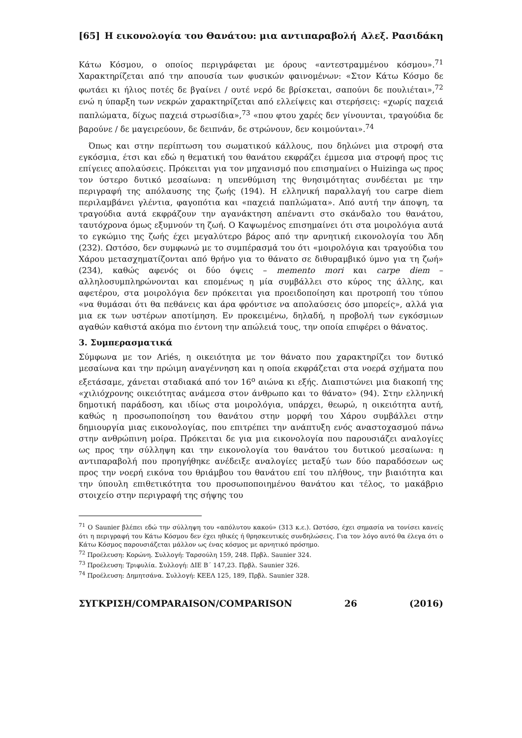[65] Η εικονολογία του Θανάτου: μια αντιπαραβολή Αλεξ. Ρασιδάκη
Κάτω Κόσμου, ο οποίος περιγράφεται με όρους «αντεστραμμένου κόσμου».<sup>71</sup> Χαρακτηρίζεται από την απουσία των φυσικών φαινομένων: «Στον Κάτω Κόσμο δε φωτάει κι ήλιος ποτές δε βγαίνει / ουτέ νερό δε βρίσκεται, σαπούνι δε πουλιέται»,<sup>72</sup> ενώ η ύπαρξη των νεκρών χαρακτηρίζεται από ελλείψεις και στερήσεις: «χωρίς παχειά παπλώματα, δίχως παχειά στρωσίδια»,<sup>73</sup> «που φτου χαρές δεν γίνουνται, τραγούδια δε βαρούνε / δε μαγειρεύουν, δε δειπνάν, δε στρώνουν, δεν κοιμούνται».<sup>74</sup>
Όπως και στην περίπτωση του σωματικού κάλλους, που δηλώνει μια στροφή στα εγκόσμια, έτσι και εδώ η θεματική του θανάτου εκφράζει έμμεσα μια στροφή προς τις επίγειες απολαύσεις. Πρόκειται για τον μηχανισμό που επισημαίνει ο Huizinga ως προς τον ύστερο δυτικό μεσαίωνα: η υπενθύμιση της θνησιμότητας συνδέεται με την περιγραφή της απόλαυσης της ζωής (194). Η ελληνική παραλλαγή του carpe diem περιλαμβάνει γλέντια, φαγοπότια και «παχειά παπλώματα». Από αυτή την άποψη, τα τραγούδια αυτά εκφράζουν την αγανάκτηση απέναντι στο σκάνδαλο του θανάτου, ταυτόχρονα όμως εξυμνούν τη ζωή. Ο Καψωμένος επισημαίνει ότι στα μοιρολόγια αυτά το εγκώμιο της ζωής έχει μεγαλύτερο βάρος από την αρνητική εικονολογία του Άδη (232). Ωστόσο, δεν συμφωνώ με το συμπέρασμά του ότι «μοιρολόγια και τραγούδια του Χάρου μετασχηματίζονται από θρήνο για το θάνατο σε διθυραμβικό ύμνο για τη ζωή» (234), καθώς αφενός οι δύο όψεις – memento mori και carpe diem – αλληλοσυμπληρώνονται και επομένως η μία συμβάλλει στο κύρος της άλλης, και αφετέρου, στα μοιρολόγια δεν πρόκειται για προειδοποίηση και προτροπή του τύπου «να θυμάσαι ότι θα πεθάνεις και άρα φρόντισε να απολαύσεις όσο μπορείς», αλλά για μια εκ των υστέρων αποτίμηση. Εν προκειμένω, δηλαδή, η προβολή των εγκόσμιων αγαθών καθιστά ακόμα πιο έντονη την απώλειά τους, την οποία επιφέρει ο θάνατος.
3. Συμπερασματικά
Σύμφωνα με τον Ariés, η οικειότητα με τον θάνατο που χαρακτηρίζει τον δυτικό μεσαίωνα και την πρώιμη αναγέννηση και η οποία εκφράζεται στα νοερά σχήματα που εξετάσαμε, χάνεται σταδιακά από τον 16<sup>ο</sup> αιώνα κι εξής. Διαπιστώνει μια διακοπή της «χιλιόχρονης οικειότητας ανάμεσα στον άνθρωπο και το θάνατο» (94). Στην ελληνική δημοτική παράδοση, και ιδίως στα μοιρολόγια, υπάρχει, θεωρώ, η οικειότητα αυτή, καθώς η προσωποποίηση του θανάτου στην μορφή του Χάρου συμβάλλει στην δημιουργία μιας εικονολογίας, που επιτρέπει την ανάπτυξη ενός αναστοχασμού πάνω στην ανθρώπινη μοίρα. Πρόκειται δε για μια εικονολογία που παρουσιάζει αναλογίες ως προς την σύλληψη και την εικονολογία του θανάτου του δυτικού μεσαίωνα: η αντιπαραβολή που προηγήθηκε ανέδειξε αναλογίες μεταξύ των δύο παραδόσεων ως προς την νοερή εικόνα του θριάμβου του θανάτου επί του πλήθους, την βιαιότητα και την ύπουλη επιθετικότητα του προσωποποιημένου θανάτου και τέλος, το μακάβριο στοιχείο στην περιγραφή της σήψης του
<sup>71</sup> Ο Saunier βλέπει εδώ την σύλληψη του «απόλυτου κακού» (313 κ.ε.). Ωστόσο, έχει σημασία να τονίσει κανείς ότι η περιγραφή του Κάτω Κόσμου δεν έχει ηθικές ή θρησκευτικές συνδηλώσεις. Για τον λόγο αυτό θα έλεγα ότι ο Κάτω Κόσμος παρουσιάζεται μάλλον ως ένας κόσμος με αρνητικό πρόσημο.
<sup>72</sup> Προέλευση: Κορώνη. Συλλογή: Ταρσούλη 159, 248. Πρβλ. Saunier 324.
<sup>73</sup> Προέλευση: Τριφυλία. Συλλογή: ΔΙΕ Β΄ 147,23. Πρβλ. Saunier 326.
<sup>74</sup> Προέλευση: Δημητσάνα. Συλλογή: ΚΕΕΛ 125, 189, Πρβλ. Saunier 328.
ΣΥΓΚΡΙΣΗ/COMPARAISON/COMPARISON 26 (2016)